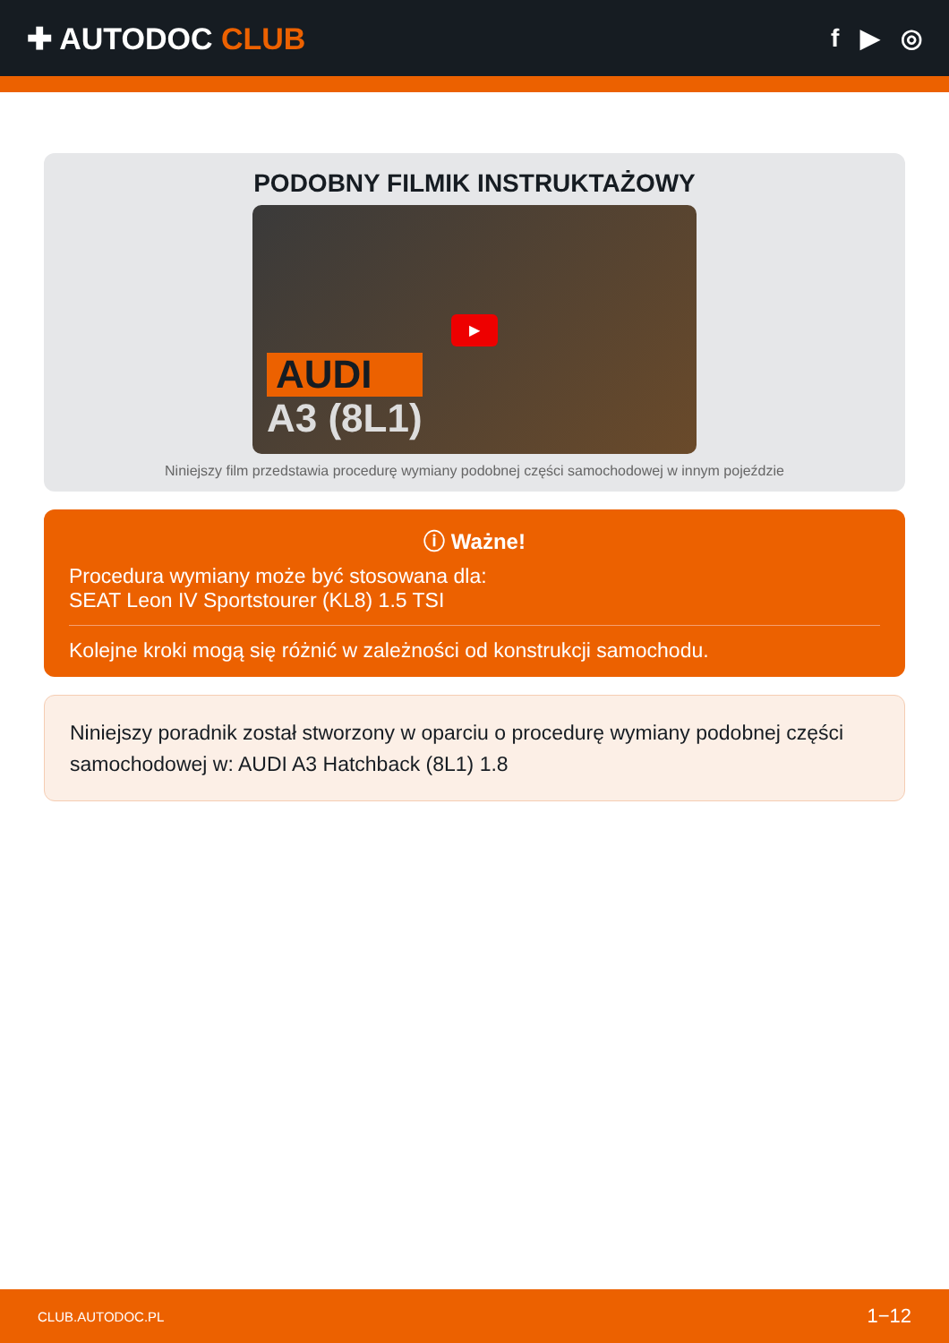✚ AUTODOC CLUB
f ▶ ◎
PODOBNY FILMIK INSTRUKTAŻOWY
▶
AUDI
A3 (8L1)
Niniejszy film przedstawia procedurę wymiany podobnej części samochodowej w innym pojeździe
ⓘ Ważne!
Procedura wymiany może być stosowana dla:
SEAT Leon IV Sportstourer (KL8) 1.5 TSI
Kolejne kroki mogą się różnić w zależności od konstrukcji samochodu.
Niniejszy poradnik został stworzony w oparciu o procedurę wymiany podobnej części samochodowej w: AUDI A3 Hatchback (8L1) 1.8
CLUB.AUTODOC.PL 1−12